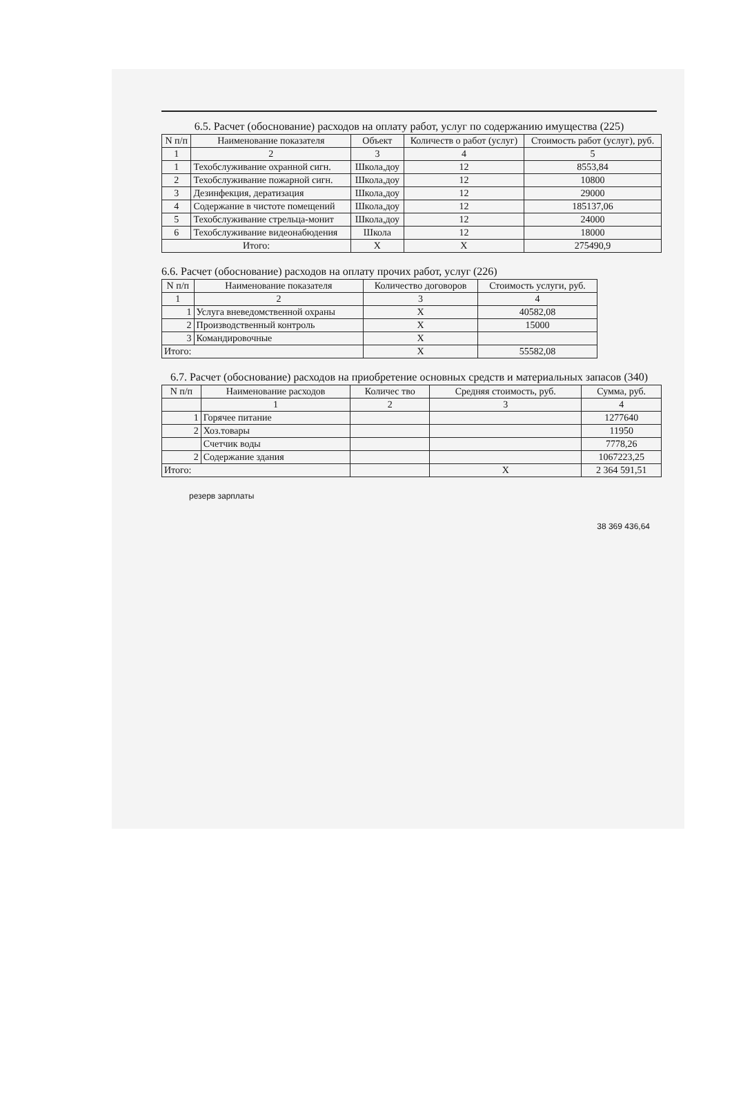6.5. Расчет (обоснование) расходов на оплату работ, услуг по содержанию имущества (225)
| N п/п | Наименование показателя | Объект | Количеств о работ (услуг) | Стоимость работ (услуг), руб. |
| --- | --- | --- | --- | --- |
| 1 | 2 | 3 | 4 | 5 |
| 1 | Техобслуживание охранной сигн. | Школа,доу | 12 | 8553,84 |
| 2 | Техобслуживание пожарной сигн. | Школа,доу | 12 | 10800 |
| 3 | Дезинфекция, дератизация | Школа,доу | 12 | 29000 |
| 4 | Содержание в чистоте помещений | Школа,доу | 12 | 185137,06 |
| 5 | Техобслуживание стрельца-монит | Школа,доу | 12 | 24000 |
| 6 | Техобслуживание видеонабюдения | Школа | 12 | 18000 |
| Итого: | | X | X | 275490,9 |
6.6. Расчет (обоснование) расходов на оплату прочих работ, услуг (226)
| N п/п | Наименование показателя | Количество договоров | Стоимость услуги, руб. |
| --- | --- | --- | --- |
| 1 | 2 | 3 | 4 |
| 1 | Услуга вневедомственной охраны | X | 40582,08 |
| 2 | Производственный контроль | X | 15000 |
| 3 | Командировочные | X | |
| Итого: | | X | 55582,08 |
6.7. Расчет (обоснование) расходов на приобретение основных средств и материальных запасов (340)
| N п/п | Наименование расходов | Количес тво | Средняя стоимость, руб. | Сумма, руб. |
| --- | --- | --- | --- | --- |
| | 1 | 2 | 3 | 4 |
| 1 | Горячее питание | | | 1277640 |
| 2 | Хоз.товары | | | 11950 |
| | Счетчик воды | | | 7778,26 |
| 2 | Содержание здания | | | 1067223,25 |
| Итого: | | | X | 2 364 591,51 |
резерв зарплаты
38 369 436,64